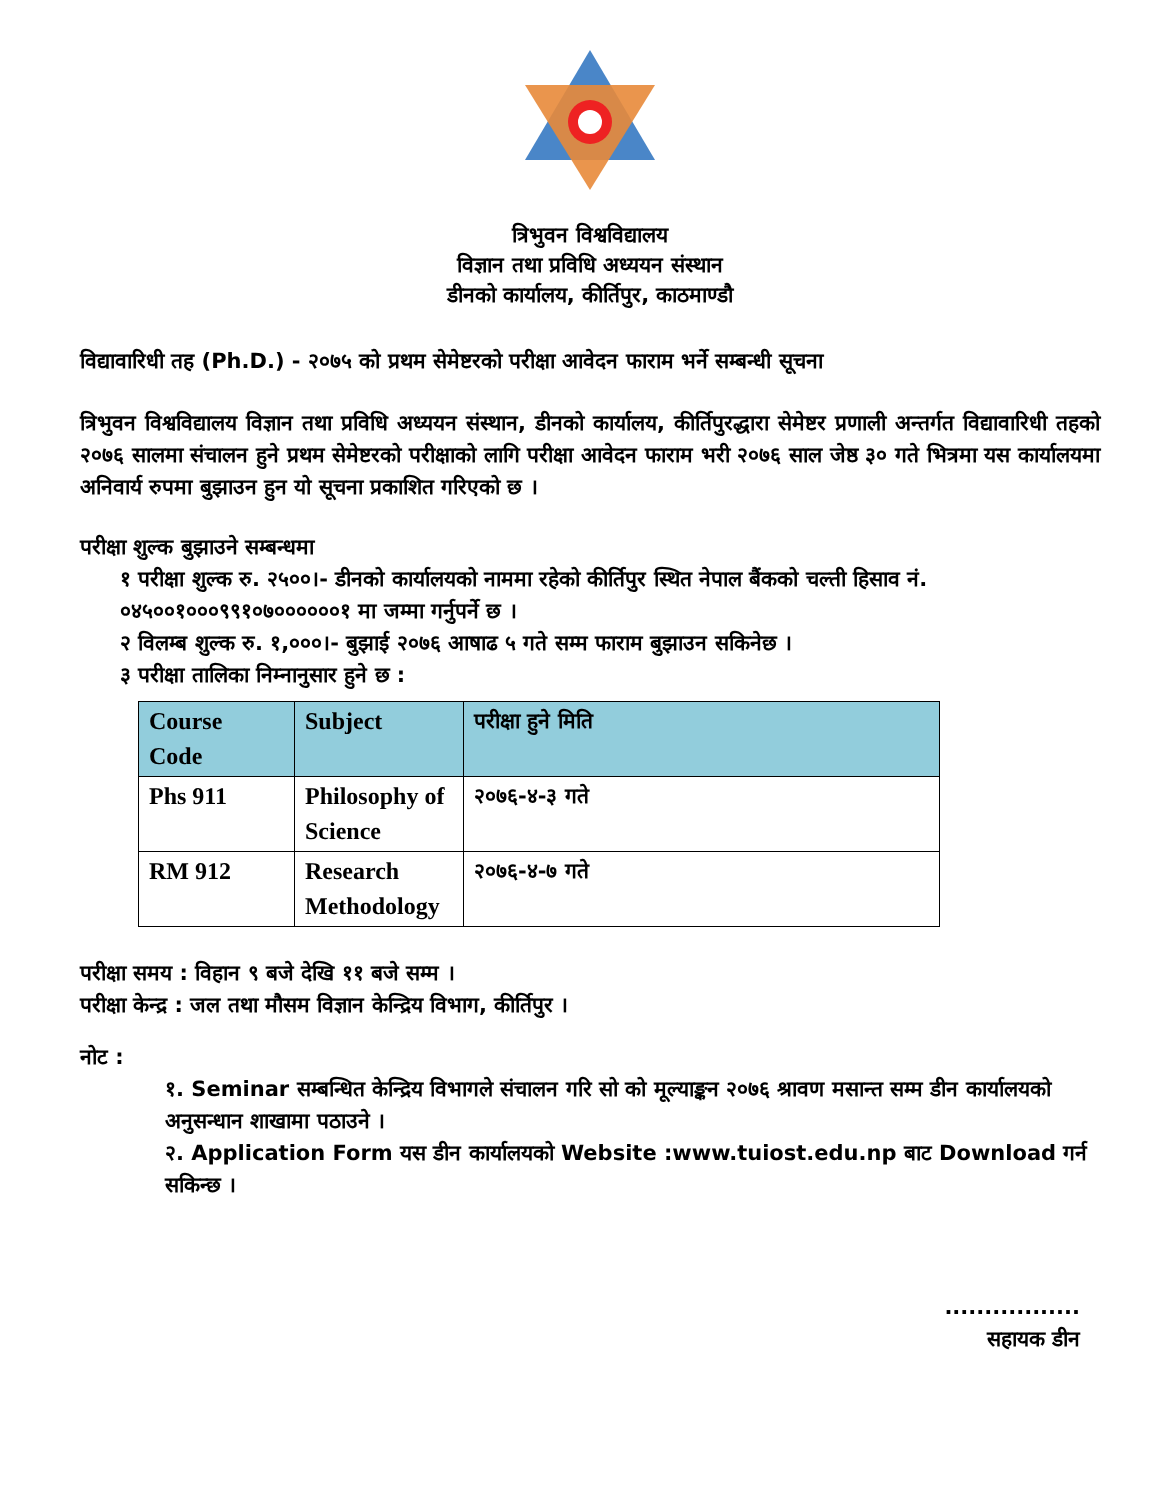त्रिभुवन विश्वविद्यालय
विज्ञान तथा प्रविधि अध्ययन संस्थान
डीनको कार्यालय, कीर्तिपुर, काठमाण्डौ
विद्यावारिधी तह (Ph.D.) - २०७५ को प्रथम सेमेष्टरको परीक्षा आवेदन फाराम भर्ने सम्बन्धी सूचना
त्रिभुवन विश्वविद्यालय विज्ञान तथा प्रविधि अध्ययन संस्थान, डीनको कार्यालय, कीर्तिपुरद्धारा सेमेष्टर प्रणाली अन्तर्गत विद्यावारिधी तहको २०७६ सालमा संचालन हुने प्रथम सेमेष्टरको परीक्षाको लागि परीक्षा आवेदन फाराम भरी २०७६ साल जेष्ठ ३० गते भित्रमा यस कार्यालयमा अनिवार्य रुपमा बुझाउन हुन यो सूचना प्रकाशित गरिएको छ ।
परीक्षा शुल्क बुझाउने सम्बन्धमा
१ परीक्षा शुल्क रु. २५००।- डीनको कार्यालयको नाममा रहेको कीर्तिपुर स्थित नेपाल बैंकको चल्ती हिसाव नं. ०४५००१०००९९१०७००००००१ मा जम्मा गर्नुपर्ने छ ।
२ विलम्ब शुल्क रु. १,०००।- बुझाई २०७६ आषाढ ५ गते सम्म फाराम बुझाउन सकिनेछ ।
३ परीक्षा तालिका निम्नानुसार हुने छ :
| Course Code | Subject | परीक्षा हुने मिति |
| --- | --- | --- |
| Phs 911 | Philosophy of Science | २०७६-४-३ गते |
| RM 912 | Research Methodology | २०७६-४-७ गते |
परीक्षा समय : विहान ९ बजे देखि ११ बजे सम्म ।
परीक्षा केन्द्र : जल तथा मौसम विज्ञान केन्द्रिय विभाग, कीर्तिपुर ।
नोट :
१. Seminar सम्बन्धित केन्द्रिय विभागले संचालन गरि सो को मूल्याङ्कन २०७६ श्रावण मसान्त सम्म डीन कार्यालयको अनुसन्धान शाखामा पठाउने ।
२. Application Form यस डीन कार्यालयको Website :www.tuiost.edu.np बाट Download गर्न सकिन्छ ।
.................
सहायक डीन